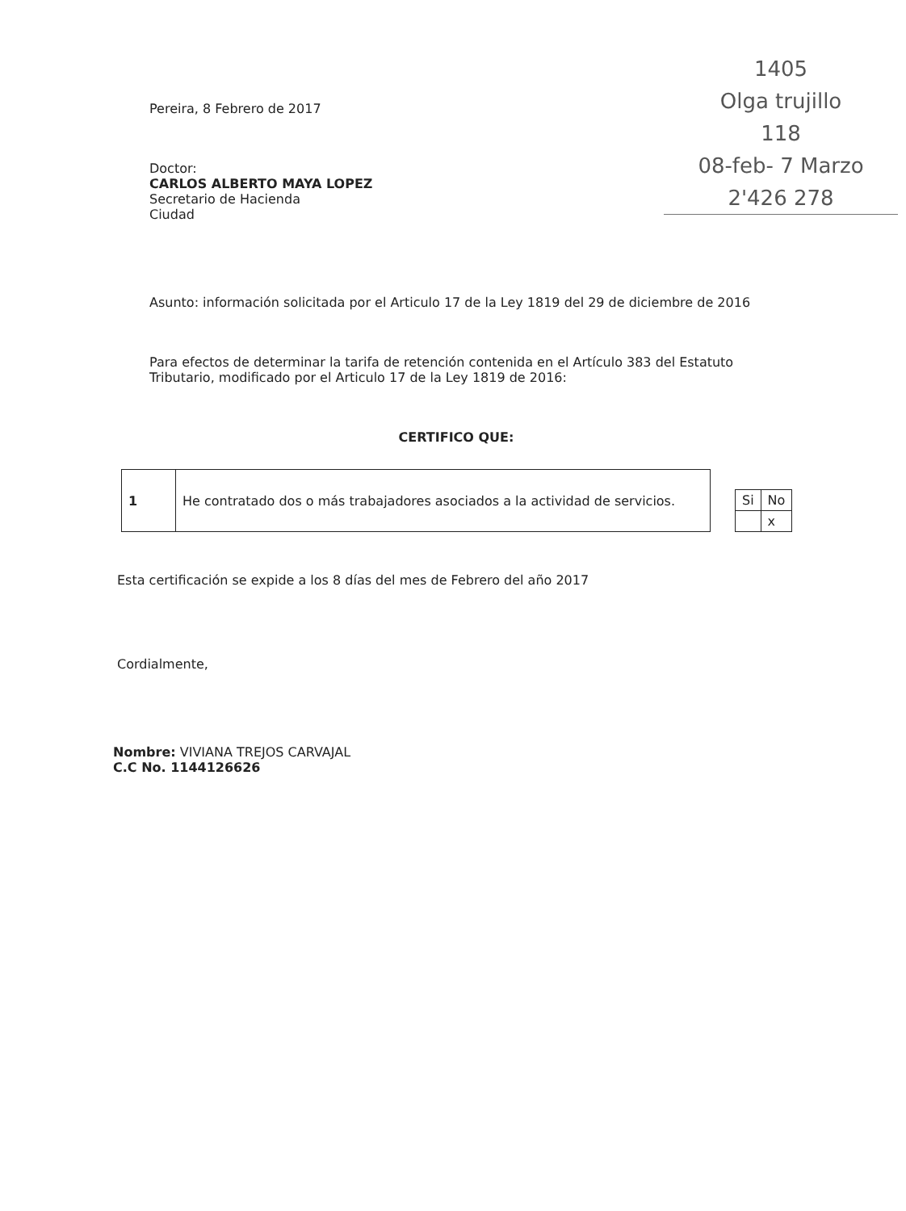1405
Olga trujillo
118
08-feb- 7 Marzo
2'426 278
Pereira, 8 Febrero de 2017
Doctor:
CARLOS ALBERTO MAYA LOPEZ
Secretario de Hacienda
Ciudad
Asunto: información solicitada por el Articulo 17 de la Ley 1819 del 29 de diciembre de 2016
Para efectos de determinar la tarifa de retención contenida en el Artículo 383 del Estatuto Tributario, modificado por el Articulo 17 de la Ley 1819 de 2016:
CERTIFICO QUE:
| 1 | He contratado dos o más trabajadores asociados a la actividad de servicios. |
| Si | No |
| | x |
Esta certificación se expide a los 8 días del mes de Febrero del año 2017
Cordialmente,
Nombre: VIVIANA TREJOS CARVAJAL
C.C No. 1144126626